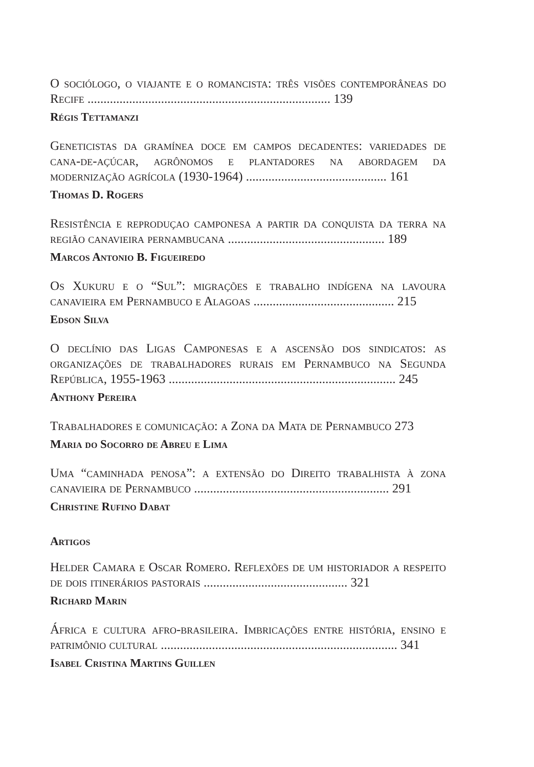O sociólogo, o viajante e o romancista: três visões contemporâneas do Recife ............................................................................ 139
Régis Tettamanzi
Geneticistas da gramínea doce em campos decadentes: variedades de cana-de-açúcar, agrônomos e plantadores na abordagem da modernização agrícola (1930-1964) ............................................ 161
Thomas D. Rogers
Resistência e reproduçao camponesa a partir da conquista da terra na região canavieira pernambucana ................................................. 189
Marcos Antonio B. Figueiredo
Os Xukuru e o “Sul”: migrações e trabalho indígena na lavoura canavieira em Pernambuco e Alagoas ............................................ 215
Edson Silva
O declínio das Ligas Camponesas e a ascensão dos sindicatos: as organizações de trabalhadores rurais em Pernambuco na Segunda República, 1955-1963 ....................................................................... 245
Anthony Pereira
Trabalhadores e comunicação: a Zona da Mata de Pernambuco 273
Maria do Socorro de Abreu e Lima
Uma “caminhada penosa”: a extensão do Direito trabalhista à zona canavieira de Pernambuco ............................................................. 291
Christine Rufino Dabat
Artigos
Helder Camara e Oscar Romero. Reflexões de um historiador a respeito de dois itinerários pastorais ............................................. 321
Richard Marin
África e cultura afro-brasileira. Imbricações entre história, ensino e patrimônio cultural .......................................................................... 341
Isabel Cristina Martins Guillen